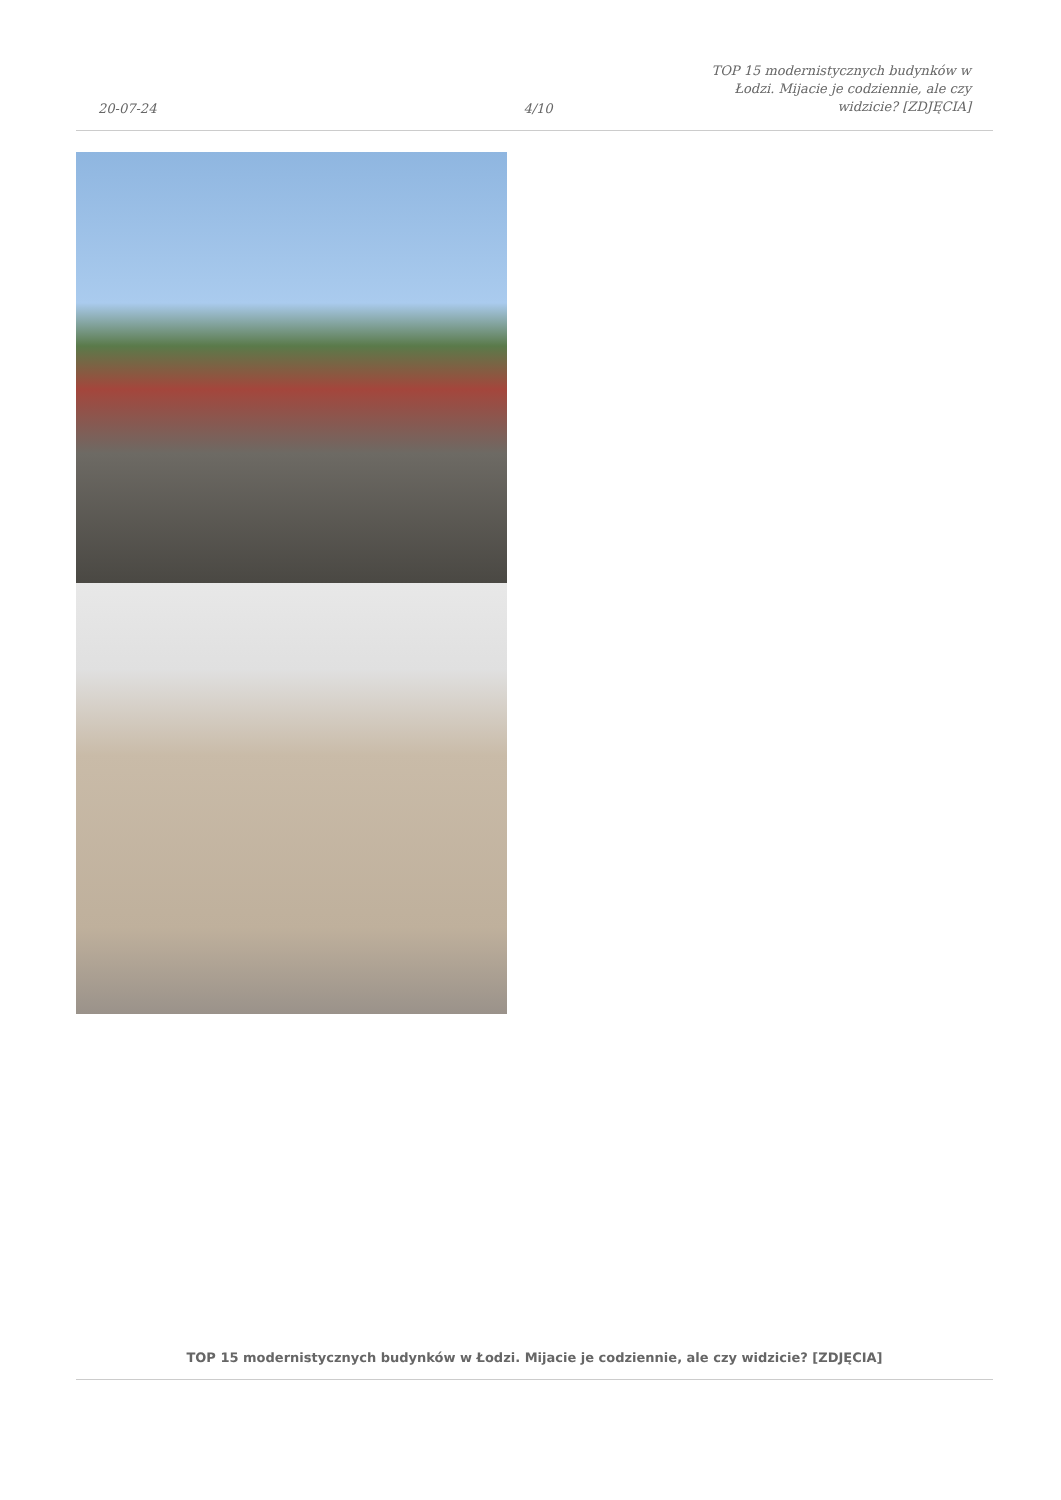20-07-24
4/10
TOP 15 modernistycznych budynków w Łodzi. Mijacie je codziennie, ale czy widzicie? [ZDJĘCIA]
TOP 15 modernistycznych budynków w Łodzi. Mijacie je codziennie, ale czy widzicie? [ZDJĘCIA]